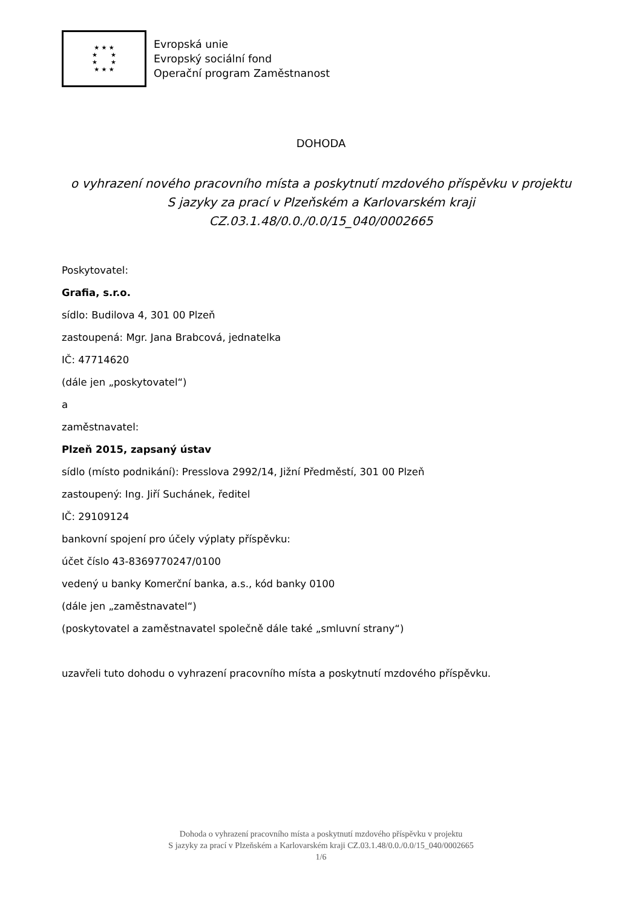★ ★ ★
★ ★
★ ★
★ ★ ★
Evropská unie
Evropský sociální fond
Operační program Zaměstnanost
DOHODA
o vyhrazení nového pracovního místa a poskytnutí mzdového příspěvku v projektu
S jazyky za prací v Plzeňském a Karlovarském kraji
CZ.03.1.48/0.0./0.0/15_040/0002665
Poskytovatel:
Grafia, s.r.o.
sídlo: Budilova 4, 301 00 Plzeň
zastoupená: Mgr. Jana Brabcová, jednatelka
IČ: 47714620
(dále jen „poskytovatel“)
a
zaměstnavatel:
Plzeň 2015, zapsaný ústav
sídlo (místo podnikání): Presslova 2992/14, Jižní Předměstí, 301 00 Plzeň
zastoupený: Ing. Jiří Suchánek, ředitel
IČ: 29109124
bankovní spojení pro účely výplaty příspěvku:
účet číslo 43-8369770247/0100
vedený u banky Komerční banka, a.s., kód banky 0100
(dále jen „zaměstnavatel“)
(poskytovatel a zaměstnavatel společně dále také „smluvní strany“)
uzavřeli tuto dohodu o vyhrazení pracovního místa a poskytnutí mzdového příspěvku.
Dohoda o vyhrazení pracovního místa a poskytnutí mzdového příspěvku v projektu
S jazyky za prací v Plzeňském a Karlovarském kraji CZ.03.1.48/0.0./0.0/15_040/0002665
1/6